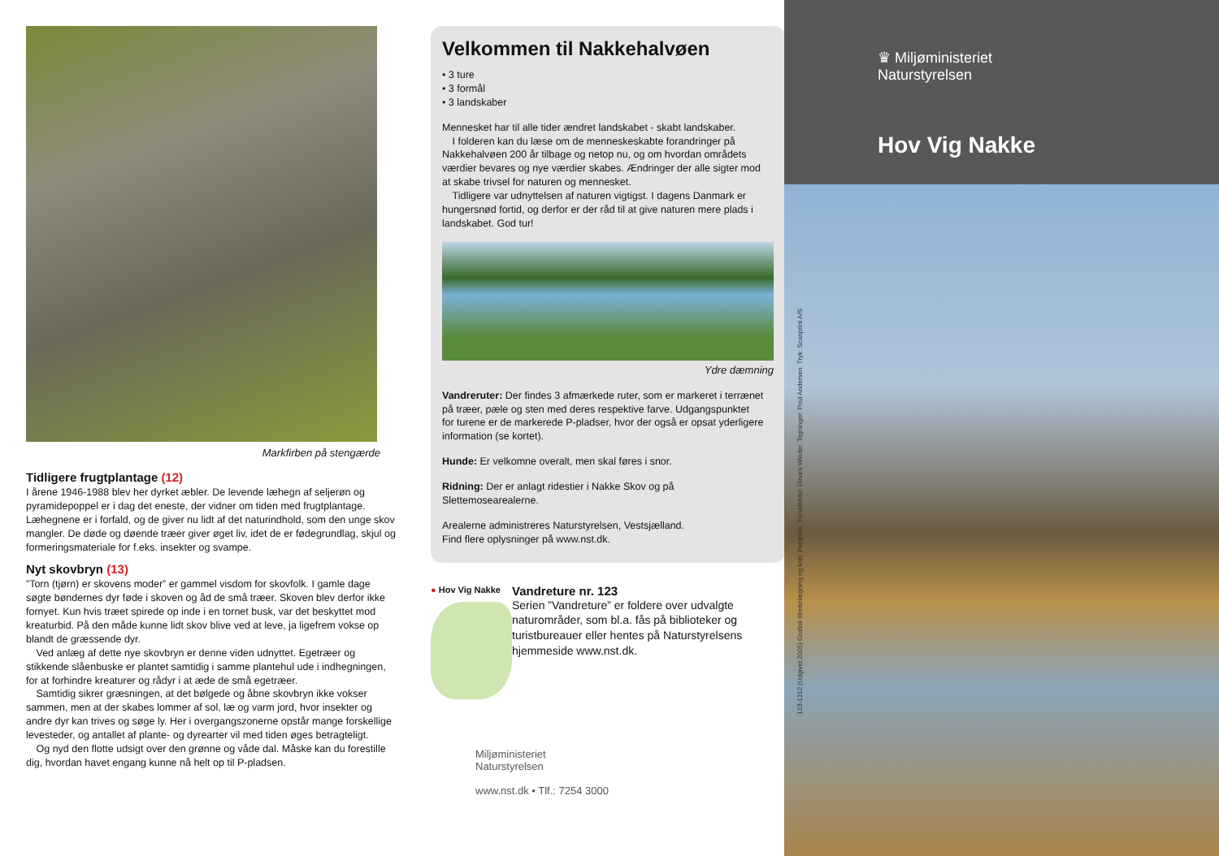Markfirben på stengærde
Tidligere frugtplantage (12)
I årene 1946-1988 blev her dyrket æbler. De levende læhegn af seljerøn og pyramidepoppel er i dag det eneste, der vidner om tiden med frugtplantage. Læhegnene er i forfald, og de giver nu lidt af det naturindhold, som den unge skov mangler. De døde og døende træer giver øget liv, idet de er fødegrund­lag, skjul og formeringsmateriale for f.eks. insekter og svampe.
Nyt skovbryn (13)
”Torn (tjørn) er skovens moder” er gammel visdom for skovfolk. I gamle dage søgte bøndernes dyr føde i skoven og åd de små træer. Skoven blev derfor ikke fornyet. Kun hvis træet spirede op inde i en tornet busk, var det beskyttet mod kreaturbid. På den måde kunne lidt skov blive ved at leve, ja ligefrem vokse op blandt de græssende dyr.
 Ved anlæg af dette nye skovbryn er denne viden udnyttet. Egetræer og stikkende slåenbuske er plantet samtidig i samme plantehul ude i indhegnin­gen, for at forhindre kreaturer og rådyr i at æde de små egetræer.
 Samtidig sikrer græsningen, at det bølgede og åbne skovbryn ikke vokser sammen, men at der skabes lommer af sol, læ og varm jord, hvor insekter og andre dyr kan trives og søge ly. Her i overgangszonerne opstår mange forskellige levesteder, og antallet af plante- og dyrearter vil med tiden øges betragteligt.
 Og nyd den flotte udsigt over den grønne og våde dal. Måske kan du forestille dig, hvordan havet engang kunne nå helt op til P-pladsen.
Velkommen til Nakkehalvøen
• 3 ture
• 3 formål
• 3 landskaber
Mennesket har til alle tider ændret landskabet - skabt landskaber.
 I folderen kan du læse om de menneskeskabte forandringer på Nakke­halvøen 200 år tilbage og netop nu, og om hvordan områdets værdier bevares og nye værdier skabes. Ændringer der alle sigter mod at skabe trivsel for naturen og mennesket.
 Tidligere var udnyttelsen af naturen vigtigst. I dagens Danmark er hungersnød fortid, og derfor er der råd til at give naturen mere plads i landskabet. God tur!
Ydre dæmning
Vandreruter: Der findes 3 afmærkede ruter, som er markeret i terrænet på træer, pæle og sten med deres respektive farve. Udgangspunktet for turene er de markerede P-pladser, hvor der også er opsat yderligere information (se kortet).
Hunde: Er velkomne overalt, men skal føres i snor.
Ridning: Der er anlagt ridestier i Nakke Skov og på Slettemosearealerne.
Arealerne administreres Naturstyrelsen, Vestsjælland.
Find flere oplysninger på www.nst.dk.
● Hov Vig Nakke
Vandreture nr. 123
Serien ”Vandreture” er foldere over udvalgte naturområder, som bl.a. fås på biblioteker og turistbureauer eller hentes på Naturstyrelsens hjemmeside www.nst.dk.
Miljøministeriet
Naturstyrelsen
www.nst.dk • Tlf.: 7254 3000
♛ Miljøministeriet
Naturstyrelsen
Hov Vig Nakke
123-1312 (Udgivet 2005) Grafisk tilrettelægning og kort: Parabole. Forsidefoto: Dinara Wieder. Tegninger: Poul Andersen. Tryk: Scanprint A/S